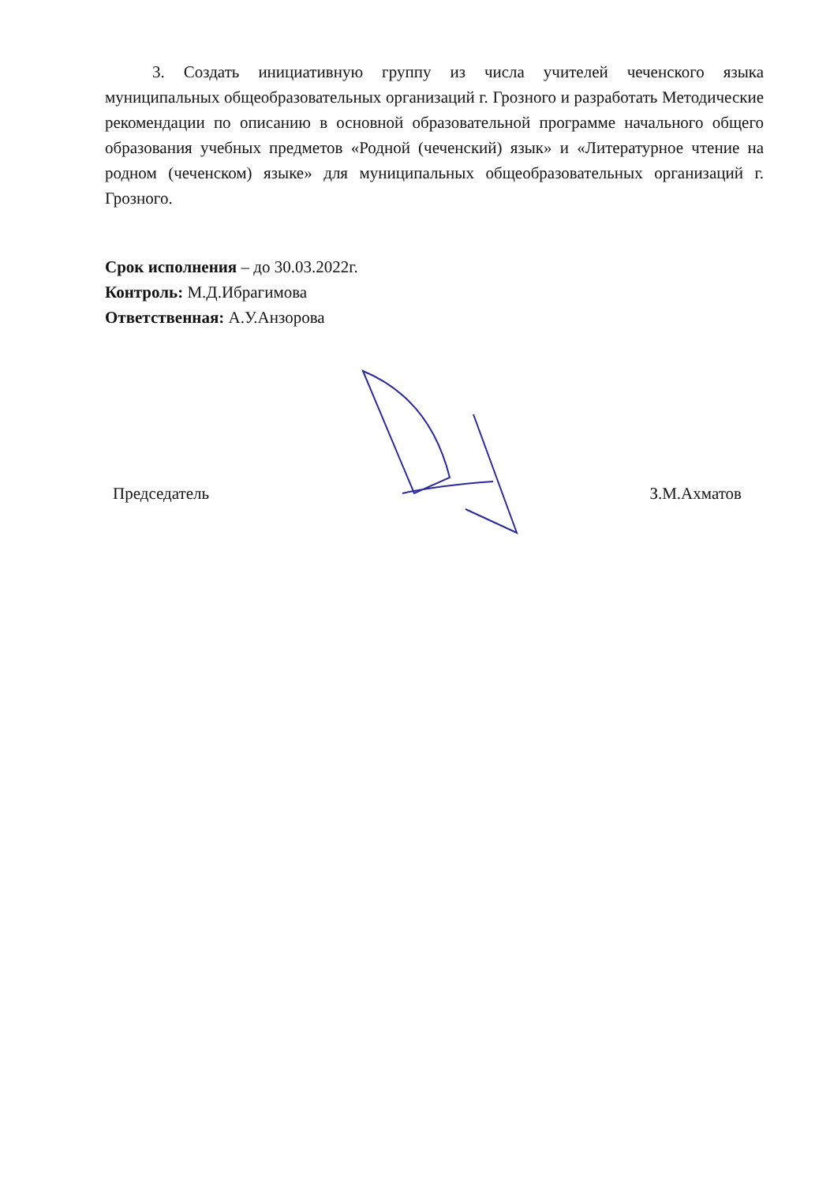3. Создать инициативную группу из числа учителей чеченского языка муниципальных общеобразовательных организаций г. Грозного и разработать Методические рекомендации по описанию в основной образовательной программе начального общего образования учебных предметов «Родной (чеченский) язык» и «Литературное чтение на родном (чеченском) языке» для муниципальных общеобразовательных организаций г. Грозного.
Срок исполнения – до 30.03.2022г.
Контроль: М.Д.Ибрагимова
Ответственная: А.У.Анзорова
Председатель З.М.Ахматов